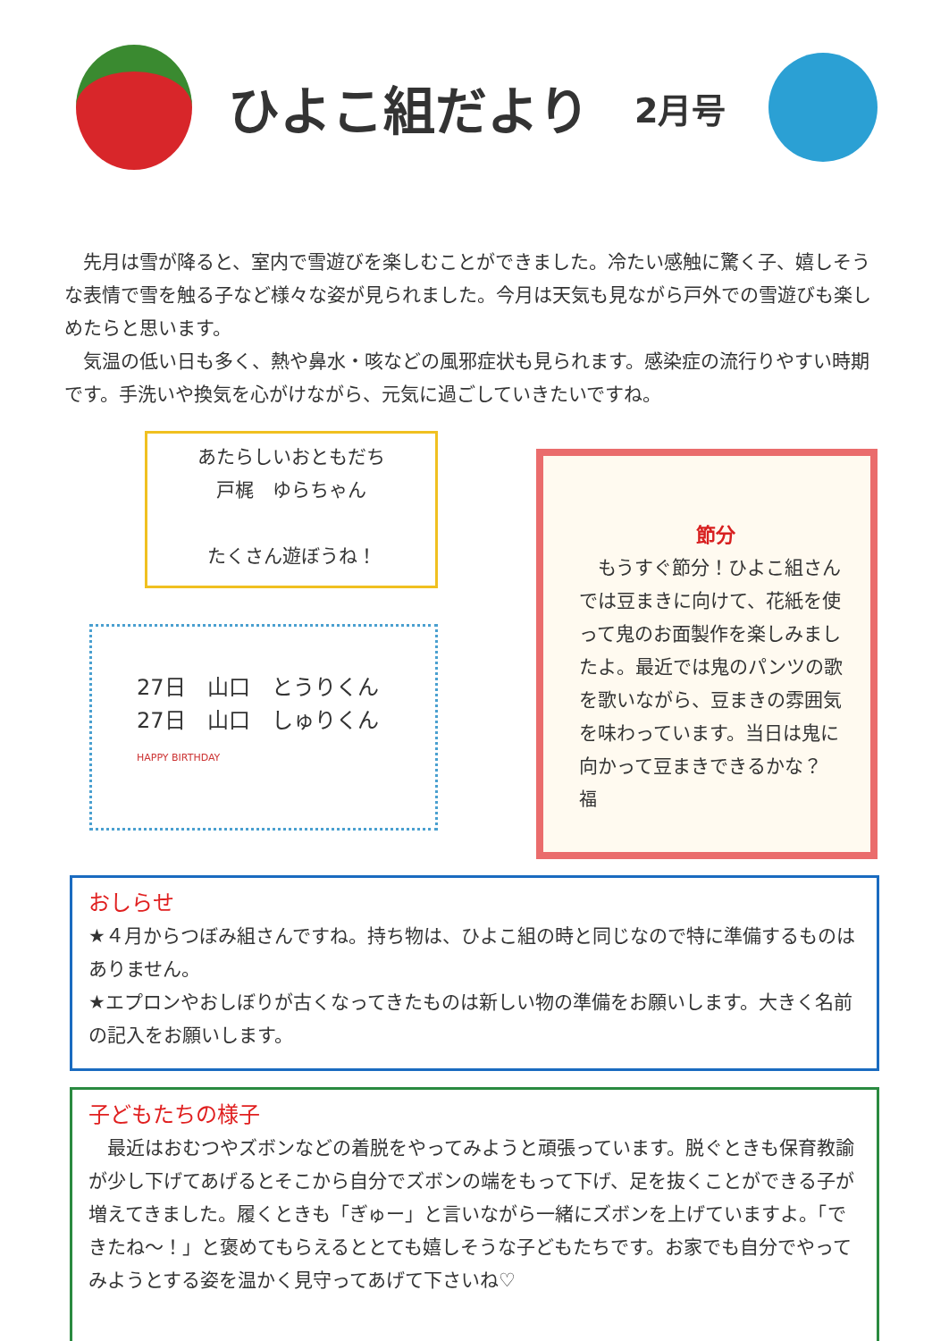ひよこ組だより
2月号
先月は雪が降ると、室内で雪遊びを楽しむことができました。冷たい感触に驚く子、嬉しそうな表情で雪を触る子など様々な姿が見られました。今月は天気も見ながら戸外での雪遊びも楽しめたらと思います。
気温の低い日も多く、熱や鼻水・咳などの風邪症状も見られます。感染症の流行りやすい時期です。手洗いや換気を心がけながら、元気に過ごしていきたいですね。
あたらしいおともだち
戸梶　ゆらちゃん
たくさん遊ぼうね！
27日　山口　とうりくん
27日　山口　しゅりくん
HAPPY BIRTHDAY
節分
　もうすぐ節分！ひよこ組さんでは豆まきに向けて、花紙を使って鬼のお面製作を楽しみましたよ。最近では鬼のパンツの歌を歌いながら、豆まきの雰囲気を味わっています。当日は鬼に向かって豆まきできるかな？
福
おしらせ
★４月からつぼみ組さんですね。持ち物は、ひよこ組の時と同じなので特に準備するものはありません。
★エプロンやおしぼりが古くなってきたものは新しい物の準備をお願いします。大きく名前の記入をお願いします。
子どもたちの様子
　最近はおむつやズボンなどの着脱をやってみようと頑張っています。脱ぐときも保育教諭が少し下げてあげるとそこから自分でズボンの端をもって下げ、足を抜くことができる子が増えてきました。履くときも「ぎゅー」と言いながら一緒にズボンを上げていますよ。「できたね～！」と褒めてもらえるととても嬉しそうな子どもたちです。お家でも自分でやってみようとする姿を温かく見守ってあげて下さいね♡